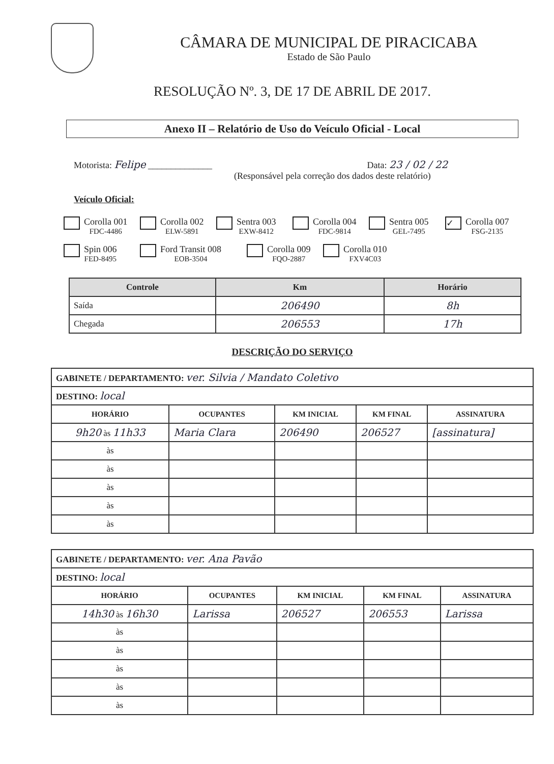CÂMARA DE MUNICIPAL DE PIRACICABA
Estado de São Paulo
RESOLUÇÃO Nº. 3, DE 17 DE ABRIL DE 2017.
Anexo II – Relatório de Uso do Veículo Oficial - Local
Motorista: Felipe ______________ Data: 23 / 02 / 22
(Responsável pela correção dos dados deste relatório)
Veículo Oficial:
Corolla 001
FDC-4486
Corolla 002
ELW-5891
Sentra 003
EXW-8412
Corolla 004
FDC-9814
Sentra 005
GEL-7495
✓
Corolla 007
FSG-2135
Spin 006
FED-8495
Ford Transit 008
EOB-3504
Corolla 009
FQO-2887
Corolla 010
FXV4C03
| Controle | Km | Horário |
| --- | --- | --- |
| Saída | 206490 | 8h |
| Chegada | 206553 | 17h |
DESCRIÇÃO DO SERVIÇO
| GABINETE / DEPARTAMENTO: ver. Silvia / Mandato Coletivo | | | | |
| DESTINO: local | | | | |
| HORÁRIO | OCUPANTES | KM INICIAL | KM FINAL | ASSINATURA |
| 9h20 às 11h33 | Maria Clara | 206490 | 206527 | [assinatura] |
| às | | | | |
| às | | | | |
| às | | | | |
| às | | | | |
| às | | | | |
| GABINETE / DEPARTAMENTO: ver. Ana Pavão | | | | |
| DESTINO: local | | | | |
| HORÁRIO | OCUPANTES | KM INICIAL | KM FINAL | ASSINATURA |
| 14h30 às 16h30 | Larissa | 206527 | 206553 | Larissa |
| às | | | | |
| às | | | | |
| às | | | | |
| às | | | | |
| às | | | | |